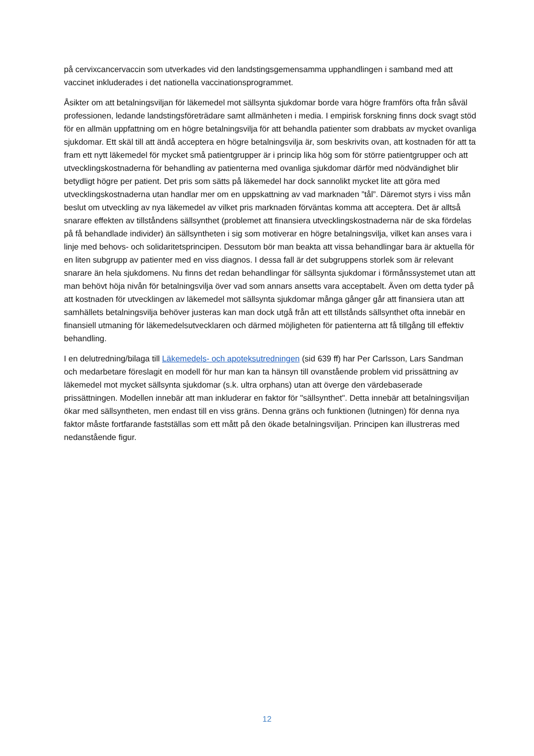på cervixcancervaccin som utverkades vid den landstingsgemensamma upphandlingen i samband med att vaccinet inkluderades i det nationella vaccinationsprogrammet.
Åsikter om att betalningsviljan för läkemedel mot sällsynta sjukdomar borde vara högre framförs ofta från såväl professionen, ledande landstingsföreträdare samt allmänheten i media. I empirisk forskning finns dock svagt stöd för en allmän uppfattning om en högre betalningsvilja för att behandla patienter som drabbats av mycket ovanliga sjukdomar. Ett skäl till att ändå acceptera en högre betalningsvilja är, som beskrivits ovan, att kostnaden för att ta fram ett nytt läkemedel för mycket små patientgrupper är i princip lika hög som för större patientgrupper och att utvecklingskostnaderna för behandling av patienterna med ovanliga sjukdomar därför med nödvändighet blir betydligt högre per patient. Det pris som sätts på läkemedel har dock sannolikt mycket lite att göra med utvecklingskostnaderna utan handlar mer om en uppskattning av vad marknaden ”tål”. Däremot styrs i viss mån beslut om utveckling av nya läkemedel av vilket pris marknaden förväntas komma att acceptera. Det är alltså snarare effekten av tillståndens sällsynthet (problemet att finansiera utvecklingskostnaderna när de ska fördelas på få behandlade individer) än sällsyntheten i sig som motiverar en högre betalningsvilja, vilket kan anses vara i linje med behovs- och solidaritetsprincipen. Dessutom bör man beakta att vissa behandlingar bara är aktuella för en liten subgrupp av patienter med en viss diagnos. I dessa fall är det subgruppens storlek som är relevant snarare än hela sjukdomens. Nu finns det redan behandlingar för sällsynta sjukdomar i förmånssystemet utan att man behövt höja nivån för betalningsvilja över vad som annars ansetts vara acceptabelt. Även om detta tyder på att kostnaden för utvecklingen av läkemedel mot sällsynta sjukdomar många gånger går att finansiera utan att samhällets betalningsvilja behöver justeras kan man dock utgå från att ett tillstånds sällsynthet ofta innebär en finansiell utmaning för läkemedelsutvecklaren och därmed möjligheten för patienterna att få tillgång till effektiv behandling.
I en delutredning/bilaga till Läkemedels- och apoteksutredningen (sid 639 ff) har Per Carlsson, Lars Sandman och medarbetare föreslagit en modell för hur man kan ta hänsyn till ovanstående problem vid prissättning av läkemedel mot mycket sällsynta sjukdomar (s.k. ultra orphans) utan att överge den värdebaserade prissättningen. Modellen innebär att man inkluderar en faktor för "sällsynthet". Detta innebär att betalningsviljan ökar med sällsyntheten, men endast till en viss gräns. Denna gräns och funktionen (lutningen) för denna nya faktor måste fortfarande fastställas som ett mått på den ökade betalningsviljan. Principen kan illustreras med nedanstående figur.
12